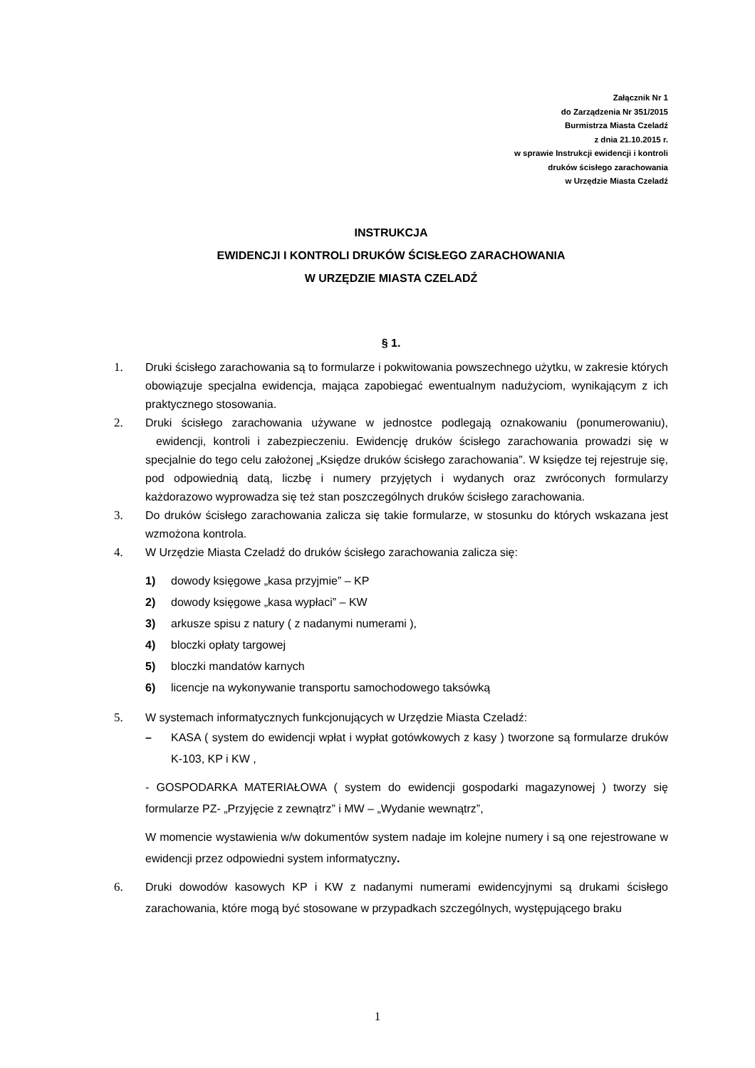Załącznik Nr 1
do Zarządzenia Nr 351/2015
Burmistrza Miasta Czeladź
z dnia 21.10.2015 r.
w sprawie Instrukcji ewidencji i kontroli
druków ścisłego zarachowania
w Urzędzie Miasta Czeladź
INSTRUKCJA
EWIDENCJI I KONTROLI DRUKÓW ŚCISŁEGO ZARACHOWANIA
W URZĘDZIE MIASTA CZELADŹ
§ 1.
1. Druki ścisłego zarachowania są to formularze i pokwitowania powszechnego użytku, w zakresie których obowiązuje specjalna ewidencja, mająca zapobiegać ewentualnym nadużyciom, wynikającym z ich praktycznego stosowania.
2. Druki ścisłego zarachowania używane w jednostce podlegają oznakowaniu (ponumerowaniu), ewidencji, kontroli i zabezpieczeniu. Ewidencję druków ścisłego zarachowania prowadzi się w specjalnie do tego celu założonej „Księdze druków ścisłego zarachowania”. W księdze tej rejestruje się, pod odpowiednią datą, liczbę i numery przyjętych i wydanych oraz zwróconych formularzy każdorazowo wyprowadza się też stan poszczególnych druków ścisłego zarachowania.
3. Do druków ścisłego zarachowania zalicza się takie formularze, w stosunku do których wskazana jest wzmożona kontrola.
4. W Urzędzie Miasta Czeladź do druków ścisłego zarachowania zalicza się:
1) dowody księgowe „kasa przyjmie” – KP
2) dowody księgowe „kasa wypłaci” – KW
3) arkusze spisu z natury ( z nadanymi numerami ),
4) bloczki opłaty targowej
5) bloczki mandatów karnych
6) licencje na wykonywanie transportu samochodowego taksówką
5. W systemach informatycznych funkcjonujących w Urzędzie Miasta Czeladź:
– KASA ( system do ewidencji wpłat i wypłat gotówkowych z kasy ) tworzone są formularze druków K-103, KP i KW ,
- GOSPODARKA MATERIAŁOWA ( system do ewidencji gospodarki magazynowej ) tworzy się formularze PZ- „Przyjęcie z zewnątrz” i MW – „Wydanie wewnątrz”,
W momencie wystawienia w/w dokumentów system nadaje im kolejne numery i są one rejestrowane w ewidencji przez odpowiedni system informatyczny.
6. Druki dowodów kasowych KP i KW z nadanymi numerami ewidencyjnymi są drukami ścisłego zarachowania, które mogą być stosowane w przypadkach szczególnych, występującego braku
1